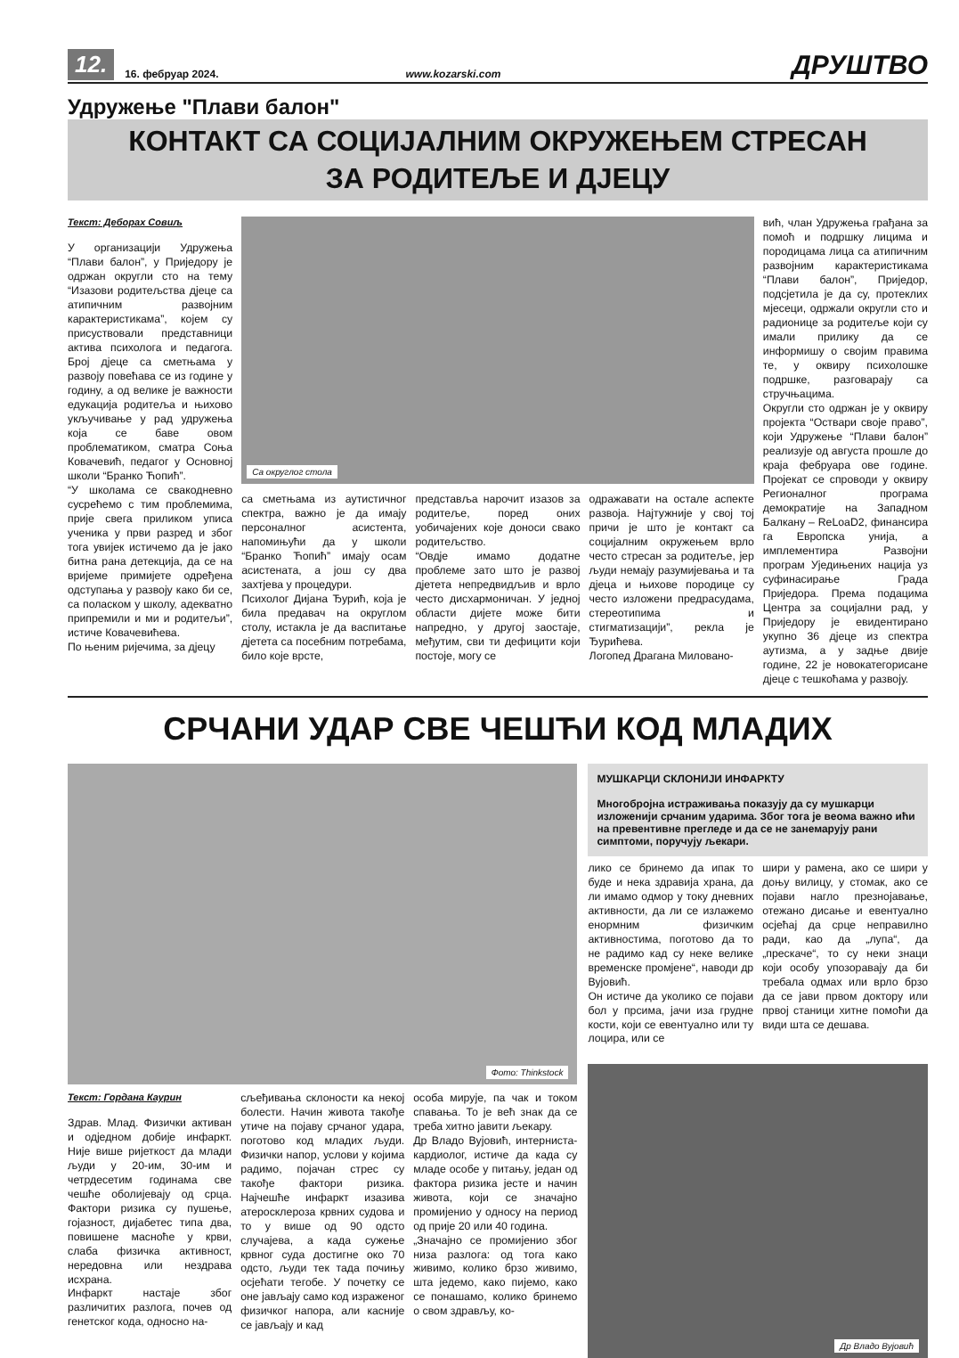12. 16. фебруар 2024. www.kozarski.com ДРУШТВО
Удружење "Плави балон"
КОНТАКТ СА СОЦИЈАЛНИМ ОКРУЖЕЊЕМ СТРЕСАН
ЗА РОДИТЕЉЕ И ДЈЕЦУ
Текст: Деборах Совиљ
У организацији Удружења “Плави балон”, у Приједору је одржан округли сто на тему “Изазови родитељства дјеце са атипичним развојним карактеристикама”, којем су присуствовали представници актива психолога и педагога. Број дјеце са сметњама у развоју повећава се из године у годину, а од велике је важности едукација родитеља и њихово укључивање у рад удружења која се баве овом проблематиком, сматра Соња Ковачевић, педагог у Основној школи “Бранко Ћопић”.
“У школама се свакодневно сусрећемо с тим проблемима, прије свега приликом уписа ученика у први разред и због тога увијек истичемо да је јако битна рана детекција, да се на вријеме примијете одређена одступања у развоју како би се, са поласком у школу, адекватно припремили и ми и родитељи”, истиче Ковачевићева.
По њеним ријечима, за дјецу
Са округлог стола
са сметњама из аутистичног спектра, важно је да имају персоналног асистента, напомињући да у школи “Бранко Ћопић” имају осам асистената, а још су два захтјева у процедури.
Психолог Дијана Ђурић, која је била предавач на округлом столу, истакла је да васпитање дјетета са посебним потребама, било које врсте,
представља нарочит изазов за родитеље, поред оних уобичајених које доноси свако родитељство.
“Овдје имамо додатне проблеме зато што је развој дјетета непредвидљив и врло често дисхармоничан. У једној области дијете може бити напредно, у другој заостаје, међутим, сви ти дефицити који постоје, могу се
одражавати на остале аспекте развоја. Најтужније у свој тој причи је што је контакт са социјалним окружењем врло често стресан за родитеље, јер људи немају разумијевања и та дјеца и њихове породице су често изложени предрасудама, стереотипима и стигматизацији”, рекла је Ђурићева.
Логопед Драгана Милованo-
вић, члан Удружења грађана за помоћ и подршку лицима и породицама лица са атипичним развојним карактеристикама “Плави балон”, Приједор, подсјетила је да су, протеклих мјесеци, одржали округли сто и радионице за родитеље који су имали прилику да се информишу о својим правима те, у оквиру психолошке подршке, разговарају са стручњацима.
Округли сто одржан је у оквиру пројекта “Оствари своје право”, који Удружење “Плави балон” реализује од августа прошле до краја фебруара ове године. Пројекат се спроводи у оквиру Регионалног програма демократије на Западном Балкану – ReLoaD2, финансира га Европска унија, а имплементира Развојни програм Уједињених нација уз суфинасирање Града Приједора. Према подацима Центра за социјални рад, у Приједору је евидентирано укупно 36 дјеце из спектра аутизма, а у задње двије године, 22 је новокатегорисане дјеце с тешкоћама у развоју.
СРЧАНИ УДАР СВЕ ЧЕШЋИ КОД МЛАДИХ
Фото: Thinkstock
Текст: Гордана Каурин
Здрав. Млад. Физички активан и одједном добије инфаркт. Није више ријеткост да млади људи у 20-им, 30-им и четрдесетим годинама све чешће оболијевају од срца. Фактори ризика су пушење, гојазност, дијабетес типа два, повишене масноће у крви, слаба физичка активност, нередовна или нездрава исхрана.
Инфаркт настаје због различитих разлога, почев од генетског кода, односно на-
сљеђивања склоности ка некој болести. Начин живота такође утиче на појаву срчаног удара, поготово код младих људи. Физички напор, услови у којима радимо, појачан стрес су такође фактори ризика. Најчешће инфаркт изазива атеросклероза крвних судова и то у више од 90 одсто случајева, а када сужење крвног суда достигне око 70 одсто, људи тек тада почињу осјећати тегобе. У почетку се оне јављају само код израженог физичког напора, али касније се јављају и кад
особа мирује, па чак и током спавања. То је већ знак да се треба хитно јавити љекару.
Др Владо Вујовић, интерниста-кардиолог, истиче да када су младе особе у питању, један од фактора ризика јесте и начин живота, који се значајно промијенио у односу на период од прије 20 или 40 година.
„Значајно се промијенио због низа разлога: од тога како живимо, колико брзо живимо, шта једемо, како пијемо, како се понашамо, колико бринемо о свом здрављу, ко-
МУШКАРЦИ СКЛОНИЈИ ИНФАРКТУ
Многобројна истраживања показују да су мушкарци изложенији срчаним ударима. Због тога је веома важно ићи на превентивне прегледе и да се не занемарују рани симптоми, поручују љекари.
лико се бринемо да ипак то буде и нека здравија храна, да ли имамо одмор у току дневних активности, да ли се излажемо енормним физичким активностима, поготово да то не радимо кад су неке велике временске промјене“, наводи др Вујовић.
Он истиче да уколико се појави бол у прсима, јачи иза грудне кости, који се евентуално или ту лоцира, или се
шири у рамена, ако се шири у доњу вилицу, у стомак, ако се појави нагло презнојавање, отежано дисање и евентуално осјећај да срце неправилно ради, као да „лупа“, да „прескаче“, то су неки знаци који особу упозоравају да би требала одмах или врло брзо да се јави првом доктору или првој станици хитне помоћи да види шта се дешава.
Др Владо Вујовић